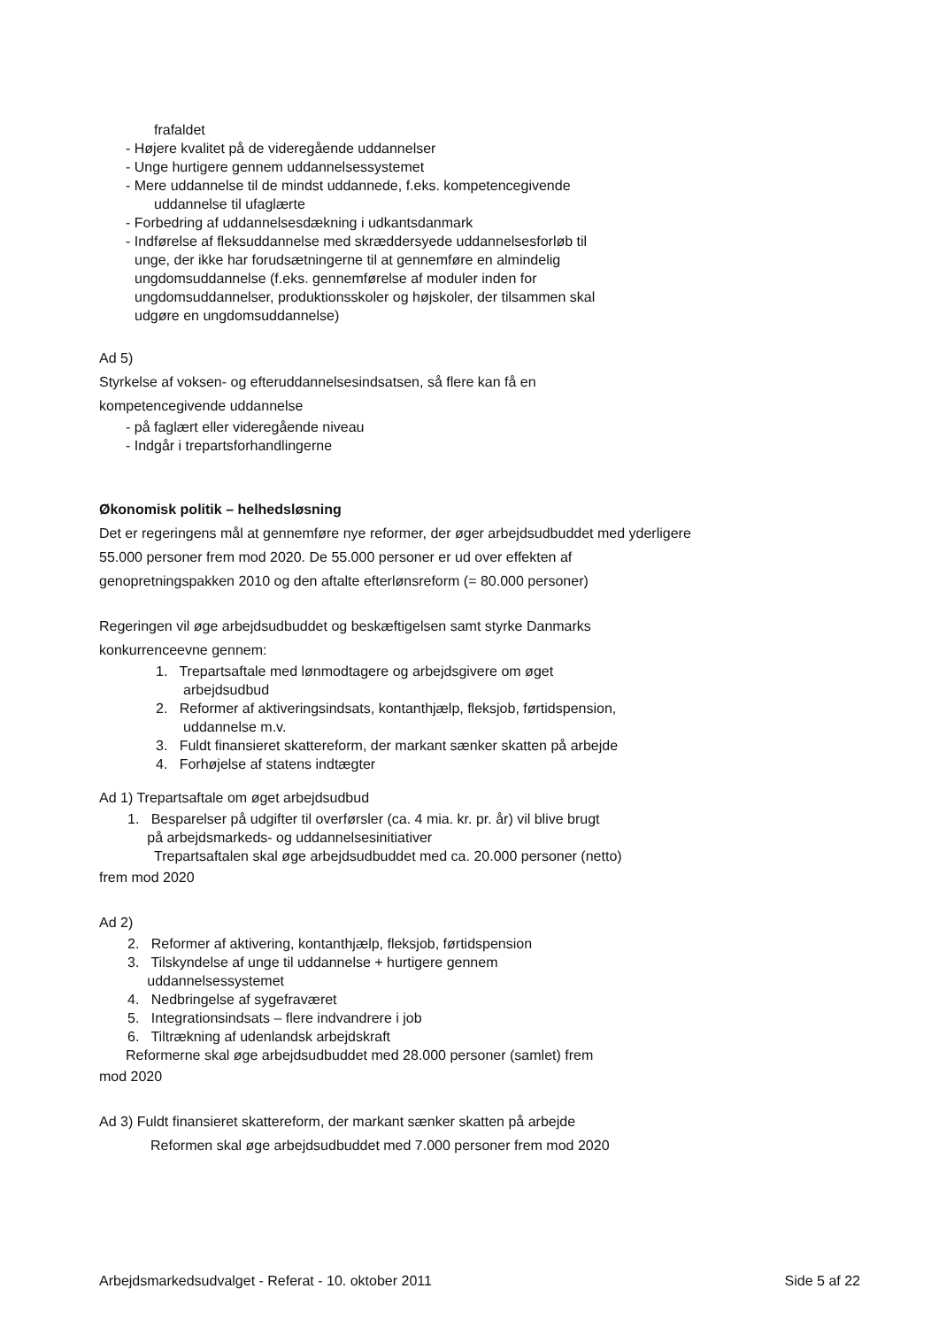frafaldet
- Højere kvalitet på de videregående uddannelser
- Unge hurtigere gennem uddannelsessystemet
- Mere uddannelse til de mindst uddannede, f.eks. kompetencegivende
uddannelse til ufaglærte
- Forbedring af uddannelsesdækning i udkantsdanmark
- Indførelse af fleksuddannelse med skræddersyede uddannelsesforløb til
unge, der ikke har forudsætningerne til at gennemføre en almindelig
ungdomsuddannelse (f.eks. gennemførelse af moduler inden for
ungdomsuddannelser, produktionsskoler og højskoler, der tilsammen skal
udgøre en ungdomsuddannelse)
Ad 5)
Styrkelse af voksen- og efteruddannelsesindsatsen, så flere kan få en
kompetencegivende uddannelse
- på faglært eller videregående niveau
- Indgår i trepartsforhandlingerne
Økonomisk politik – helhedsløsning
Det er regeringens mål at gennemføre nye reformer, der øger arbejdsudbuddet med yderligere 55.000 personer frem mod 2020. De 55.000 personer er ud over effekten af genopretningspakken 2010 og den aftalte efterlønsreform (= 80.000 personer)
Regeringen vil øge arbejdsudbuddet og beskæftigelsen samt styrke Danmarks konkurrenceevne gennem:
1. Trepartsaftale med lønmodtagere og arbejdsgivere om øget
arbejdsudbud
2. Reformer af aktiveringsindsats, kontanthjælp, fleksjob, førtidspension,
uddannelse m.v.
3. Fuldt finansieret skattereform, der markant sænker skatten på arbejde
4. Forhøjelse af statens indtægter
Ad 1) Trepartsaftale om øget arbejdsudbud
1. Besparelser på udgifter til overførsler (ca. 4 mia. kr. pr. år) vil blive brugt
på arbejdsmarkeds- og uddannelsesinitiativer
Trepartsaftalen skal øge arbejdsudbuddet med ca. 20.000 personer (netto)
frem mod 2020
Ad 2)
2. Reformer af aktivering, kontanthjælp, fleksjob, førtidspension
3. Tilskyndelse af unge til uddannelse + hurtigere gennem
uddannelsessystemet
4. Nedbringelse af sygefraværet
5. Integrationsindsats – flere indvandrere i job
6. Tiltrækning af udenlandsk arbejdskraft
Reformerne skal øge arbejdsudbuddet med 28.000 personer (samlet) frem
mod 2020
Ad 3) Fuldt finansieret skattereform, der markant sænker skatten på arbejde
Reformen skal øge arbejdsudbuddet med 7.000 personer frem mod 2020
Arbejdsmarkedsudvalget - Referat - 10. oktober 2011 Side 5 af 22